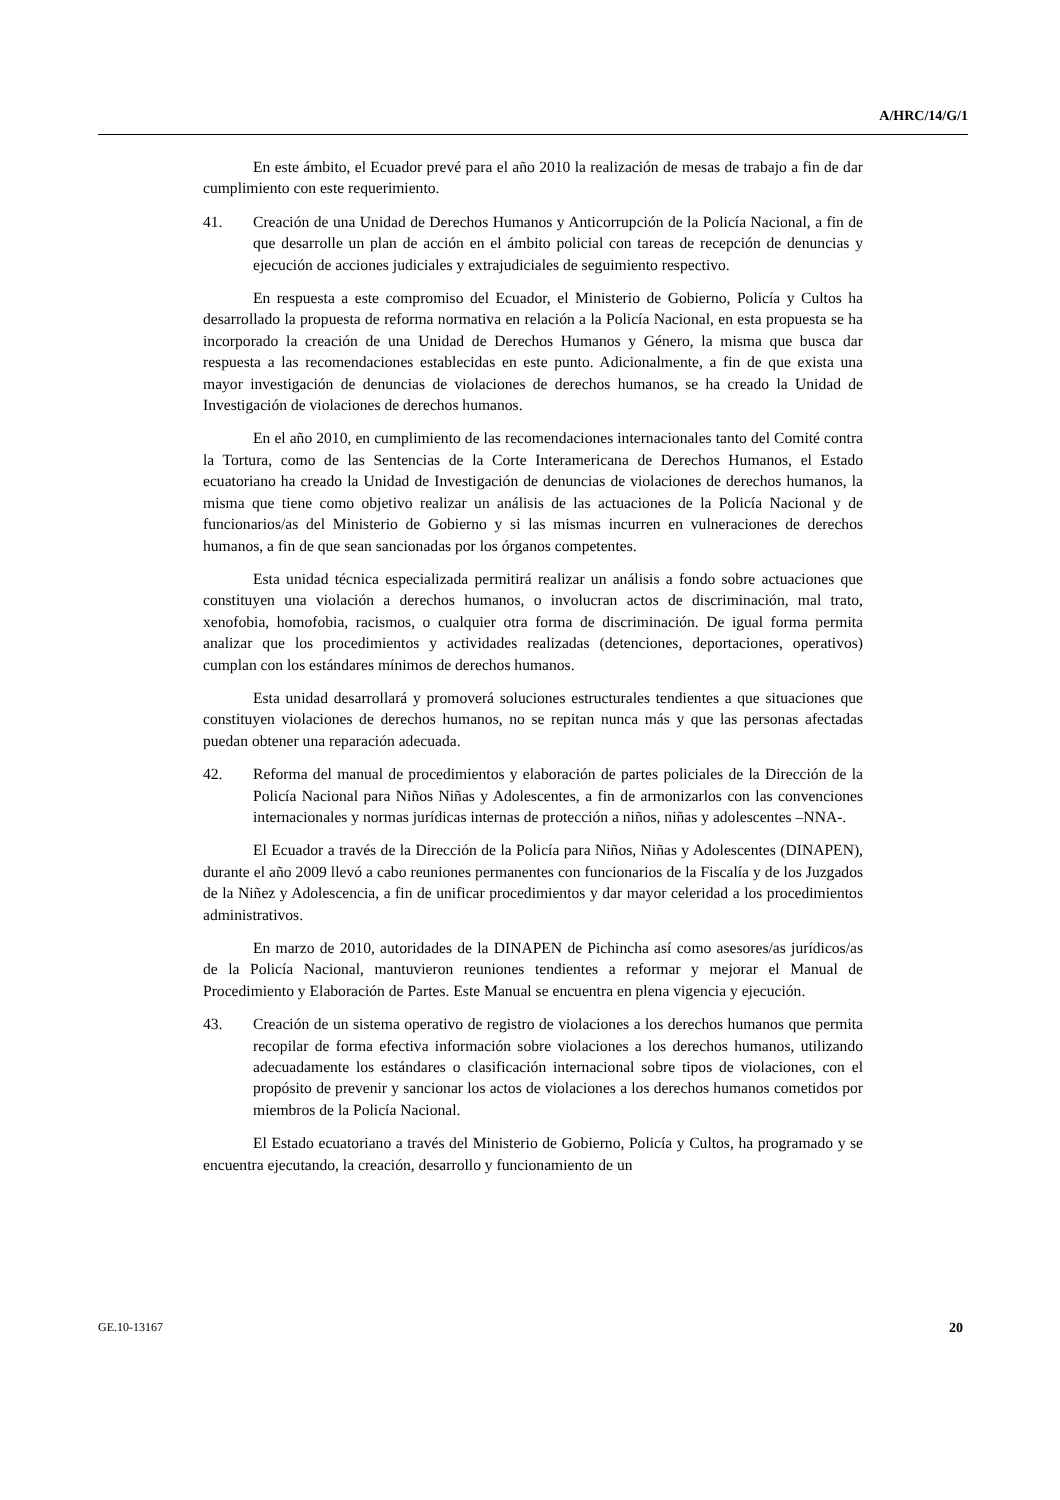A/HRC/14/G/1
En este ámbito, el Ecuador prevé para el año 2010 la realización de mesas de trabajo a fin de dar cumplimiento con este requerimiento.
41. Creación de una Unidad de Derechos Humanos y Anticorrupción de la Policía Nacional, a fin de que desarrolle un plan de acción en el ámbito policial con tareas de recepción de denuncias y ejecución de acciones judiciales y extrajudiciales de seguimiento respectivo.
En respuesta a este compromiso del Ecuador, el Ministerio de Gobierno, Policía y Cultos ha desarrollado la propuesta de reforma normativa en relación a la Policía Nacional, en esta propuesta se ha incorporado la creación de una Unidad de Derechos Humanos y Género, la misma que busca dar respuesta a las recomendaciones establecidas en este punto. Adicionalmente, a fin de que exista una mayor investigación de denuncias de violaciones de derechos humanos, se ha creado la Unidad de Investigación de violaciones de derechos humanos.
En el año 2010, en cumplimiento de las recomendaciones internacionales tanto del Comité contra la Tortura, como de las Sentencias de la Corte Interamericana de Derechos Humanos, el Estado ecuatoriano ha creado la Unidad de Investigación de denuncias de violaciones de derechos humanos, la misma que tiene como objetivo realizar un análisis de las actuaciones de la Policía Nacional y de funcionarios/as del Ministerio de Gobierno y si las mismas incurren en vulneraciones de derechos humanos, a fin de que sean sancionadas por los órganos competentes.
Esta unidad técnica especializada permitirá realizar un análisis a fondo sobre actuaciones que constituyen una violación a derechos humanos, o involucran actos de discriminación, mal trato, xenofobia, homofobia, racismos, o cualquier otra forma de discriminación. De igual forma permita analizar que los procedimientos y actividades realizadas (detenciones, deportaciones, operativos) cumplan con los estándares mínimos de derechos humanos.
Esta unidad desarrollará y promoverá soluciones estructurales tendientes a que situaciones que constituyen violaciones de derechos humanos, no se repitan nunca más y que las personas afectadas puedan obtener una reparación adecuada.
42. Reforma del manual de procedimientos y elaboración de partes policiales de la Dirección de la Policía Nacional para Niños Niñas y Adolescentes, a fin de armonizarlos con las convenciones internacionales y normas jurídicas internas de protección a niños, niñas y adolescentes –NNA-.
El Ecuador a través de la Dirección de la Policía para Niños, Niñas y Adolescentes (DINAPEN), durante el año 2009 llevó a cabo reuniones permanentes con funcionarios de la Fiscalía y de los Juzgados de la Niñez y Adolescencia, a fin de unificar procedimientos y dar mayor celeridad a los procedimientos administrativos.
En marzo de 2010, autoridades de la DINAPEN de Pichincha así como asesores/as jurídicos/as de la Policía Nacional, mantuvieron reuniones tendientes a reformar y mejorar el Manual de Procedimiento y Elaboración de Partes. Este Manual se encuentra en plena vigencia y ejecución.
43. Creación de un sistema operativo de registro de violaciones a los derechos humanos que permita recopilar de forma efectiva información sobre violaciones a los derechos humanos, utilizando adecuadamente los estándares o clasificación internacional sobre tipos de violaciones, con el propósito de prevenir y sancionar los actos de violaciones a los derechos humanos cometidos por miembros de la Policía Nacional.
El Estado ecuatoriano a través del Ministerio de Gobierno, Policía y Cultos, ha programado y se encuentra ejecutando, la creación, desarrollo y funcionamiento de un
GE.10-13167 20